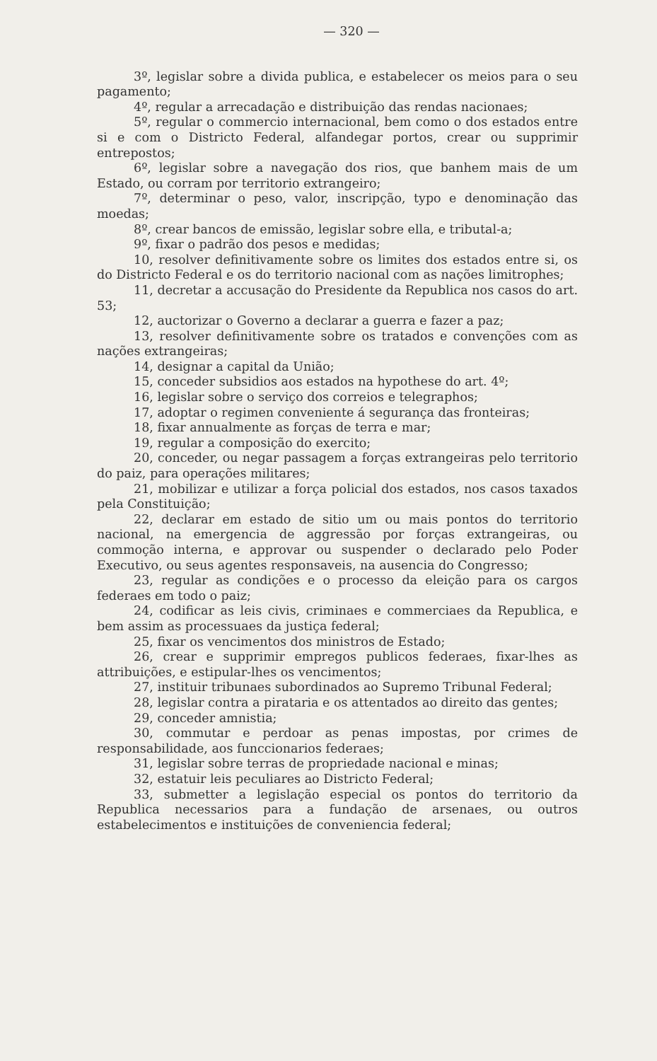— 320 —
3º, legislar sobre a divida publica, e estabelecer os meios para o seu pagamento;
4º, regular a arrecadação e distribuição das rendas nacionaes;
5º, regular o commercio internacional, bem como o dos estados entre si e com o Districto Federal, alfandegar portos, crear ou supprimir entrepostos;
6º, legislar sobre a navegação dos rios, que banhem mais de um Estado, ou corram por territorio extrangeiro;
7º, determinar o peso, valor, inscripção, typo e denominação das moedas;
8º, crear bancos de emissão, legislar sobre ella, e tributal-a;
9º, fixar o padrão dos pesos e medidas;
10, resolver definitivamente sobre os limites dos estados entre si, os do Districto Federal e os do territorio nacional com as nações limitrophes;
11, decretar a accusação do Presidente da Republica nos casos do art. 53;
12, auctorizar o Governo a declarar a guerra e fazer a paz;
13, resolver definitivamente sobre os tratados e convenções com as nações extrangeiras;
14, designar a capital da União;
15, conceder subsidios aos estados na hypothese do art. 4º;
16, legislar sobre o serviço dos correios e telegraphos;
17, adoptar o regimen conveniente á segurança das fronteiras;
18, fixar annualmente as forças de terra e mar;
19, regular a composição do exercito;
20, conceder, ou negar passagem a forças extrangeiras pelo territorio do paiz, para operações militares;
21, mobilizar e utilizar a força policial dos estados, nos casos taxados pela Constituição;
22, declarar em estado de sitio um ou mais pontos do territorio nacional, na emergencia de aggressão por forças extrangeiras, ou commoção interna, e approvar ou suspender o declarado pelo Poder Executivo, ou seus agentes responsaveis, na ausencia do Congresso;
23, regular as condições e o processo da eleição para os cargos federaes em todo o paiz;
24, codificar as leis civis, criminaes e commerciaes da Republica, e bem assim as processuaes da justiça federal;
25, fixar os vencimentos dos ministros de Estado;
26, crear e supprimir empregos publicos federaes, fixar-lhes as attribuições, e estipular-lhes os vencimentos;
27, instituir tribunaes subordinados ao Supremo Tribunal Federal;
28, legislar contra a pirataria e os attentados ao direito das gentes;
29, conceder amnistia;
30, commutar e perdoar as penas impostas, por crimes de responsabilidade, aos funccionarios federaes;
31, legislar sobre terras de propriedade nacional e minas;
32, estatuir leis peculiares ao Districto Federal;
33, submetter a legislação especial os pontos do territorio da Republica necessarios para a fundação de arsenaes, ou outros estabelecimentos e instituições de conveniencia federal;